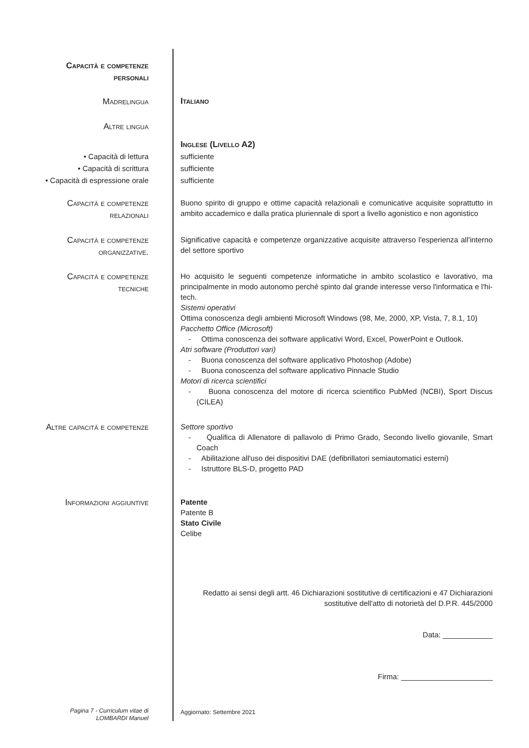Capacità e competenze
personali
Madrelingua
Italiano
Altre lingua
• Capacità di lettura
• Capacità di scrittura
• Capacità di espressione orale
Inglese (Livello A2)
sufficiente
sufficiente
sufficiente
Capacità e competenze
relazionali
Buono spirito di gruppo e ottime capacità relazionali e comunicative acquisite soprattutto in ambito accademico e dalla pratica pluriennale di sport a livello agonistico e non agonistico
Capacità e competenze
organizzative.
Significative capacità e competenze organizzative acquisite attraverso l'esperienza all'interno del settore sportivo
Capacità e competenze
tecniche
Ho acquisito le seguenti competenze informatiche in ambito scolastico e lavorativo, ma principalmente in modo autonomo perché spinto dal grande interesse verso l'informatica e l'hi-tech.
Sistemi operativi
Ottima conoscenza degli ambienti Microsoft Windows (98, Me, 2000, XP, Vista, 7, 8.1, 10)
Pacchetto Office (Microsoft)
- Ottima conoscenza dei software applicativi Word, Excel, PowerPoint e Outlook.
Atri software (Produttori vari)
- Buona conoscenza del software applicativo Photoshop (Adobe)
- Buona conoscenza del software applicativo Pinnacle Studio
Motori di ricerca scientifici
- Buona conoscenza del motore di ricerca scientifico PubMed (NCBI), Sport Discus (CILEA)
Altre capacità e competenze
Settore sportivo
- Qualifica di Allenatore di pallavolo di Primo Grado, Secondo livello giovanile, Smart Coach
- Abilitazione all'uso dei dispositivi DAE (defibrillatori semiautomatici esterni)
- Istruttore BLS-D, progetto PAD
Informazioni aggiuntive
Patente
Patente B
Stato Civile
Celibe
Redatto ai sensi degli artt. 46 Dichiarazioni sostitutive di certificazioni e 47 Dichiarazioni sostitutive dell'atto di notorietà del D.P.R. 445/2000
Data: ____________
Firma: ______________________
Pagina 7 - Curriculum vitae di
LOMBARDI Manuel
Aggiornato: Settembre 2021